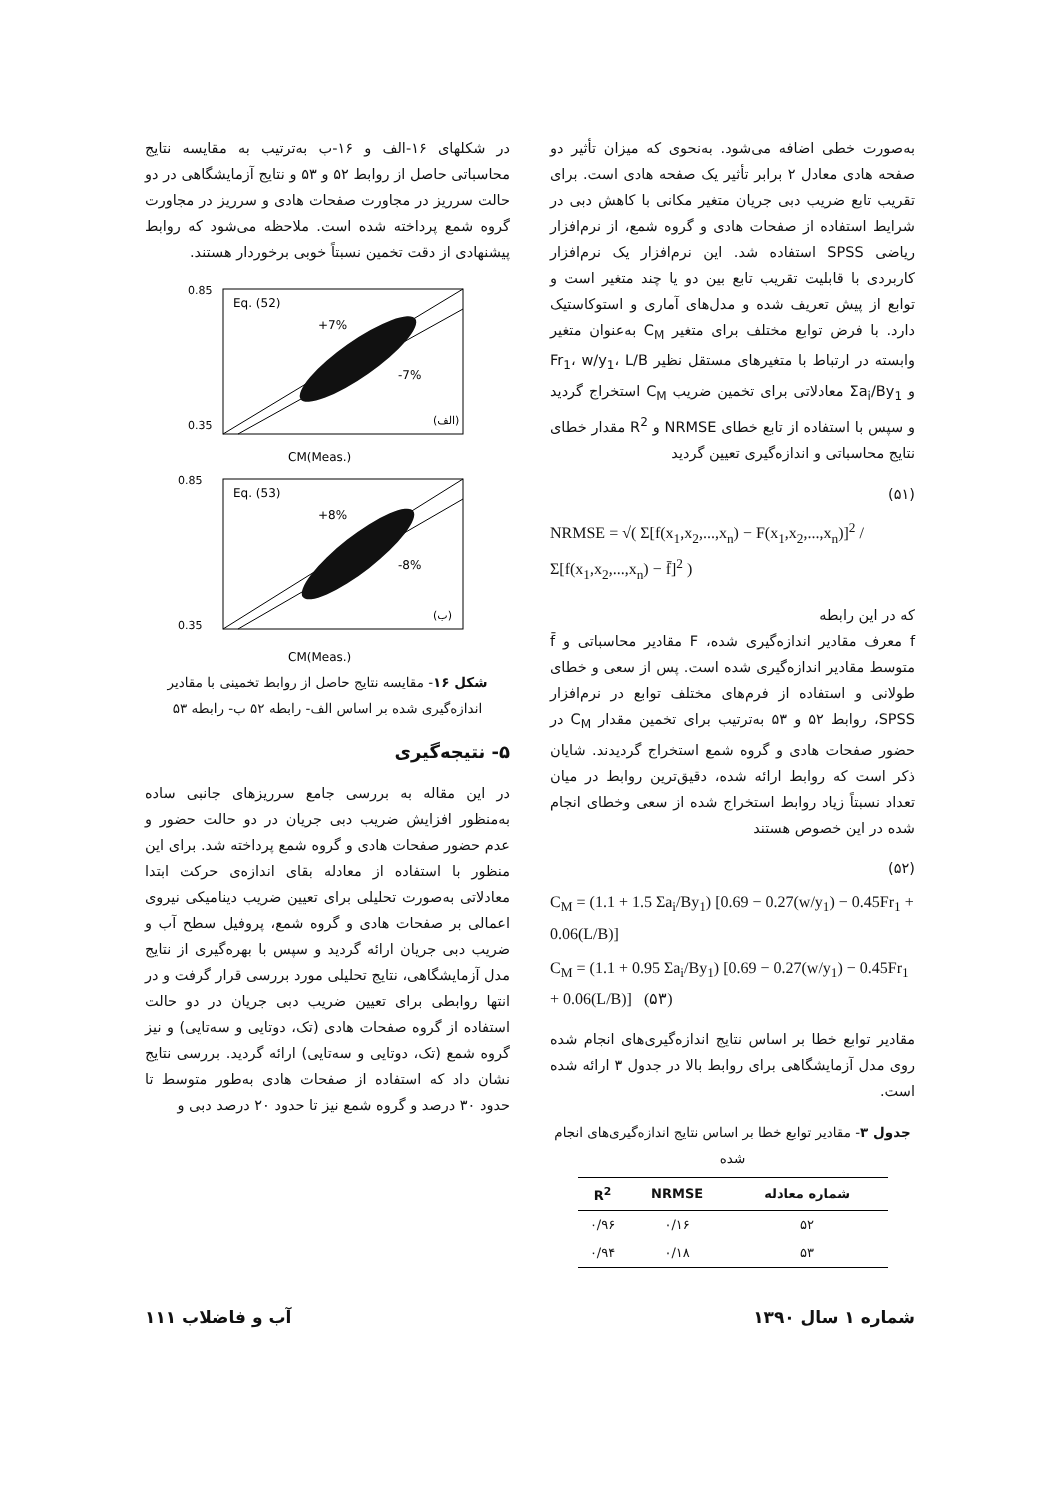به‌صورت خطی اضافه می‌شود. به‌نحوی که میزان تأثیر دو صفحه هادی معادل ۲ برابر تأثیر یک صفحه هادی است. برای تقریب تابع ضریب دبی جریان متغیر مکانی با کاهش دبی در شرایط استفاده از صفحات هادی و گروه شمع، از نرم‌افزار ریاضی SPSS استفاده شد. این نرم‌افزار یک نرم‌افزار کاربردی با قابلیت تقریب تابع بین دو یا چند متغیر است و توابع از پیش تعریف شده و مدل‌های آماری و استوکاستیک دارد. با فرض توابع مختلف برای متغیر C<sub>M</sub> به‌عنوان متغیر وابسته در ارتباط با متغیرهای مستقل نظیر Fr<sub>1</sub>، w/y<sub>1</sub>، L/B و Σa<sub>i</sub>/By<sub>1</sub> معادلاتی برای تخمین ضریب C<sub>M</sub> استخراج گردید و سپس با استفاده از تابع خطای NRMSE و R<sup>2</sup> مقدار خطای نتایج محاسباتی و اندازه‌گیری تعیین گردید
(۵۱)
NRMSE = √( Σ[f(x<sub>1</sub>,x<sub>2</sub>,...,x<sub>n</sub>) − F(x<sub>1</sub>,x<sub>2</sub>,...,x<sub>n</sub>)]<sup>2</sup> / Σ[f(x<sub>1</sub>,x<sub>2</sub>,...,x<sub>n</sub>) − f̄]<sup>2</sup> )
که در این رابطه
f معرف مقادیر اندازه‌گیری شده، F مقادیر محاسباتی و f̄ متوسط مقادیر اندازه‌گیری شده است. پس از سعی و خطای طولانی و استفاده از فرم‌های مختلف توابع در نرم‌افزار SPSS، روابط ۵۲ و ۵۳ به‌ترتیب برای تخمین مقدار C<sub>M</sub> در حضور صفحات هادی و گروه شمع استخراج گردیدند. شایان ذکر است که روابط ارائه شده، دقیق‌ترین روابط در میان تعداد نسبتاً زیاد روابط استخراج شده از سعی وخطای انجام شده در این خصوص هستند
(۵۲)
C<sub>M</sub> = (1.1 + 1.5 Σa<sub>i</sub>/By<sub>1</sub>) [0.69 − 0.27(w/y<sub>1</sub>) − 0.45Fr<sub>1</sub> + 0.06(L/B)]
C<sub>M</sub> = (1.1 + 0.95 Σa<sub>i</sub>/By<sub>1</sub>) [0.69 − 0.27(w/y<sub>1</sub>) − 0.45Fr<sub>1</sub> + 0.06(L/B)] (۵۳)
مقادیر توابع خطا بر اساس نتایج اندازه‌گیری‌های انجام شده روی مدل آزمایشگاهی برای روابط بالا در جدول ۳ ارائه شده است.
جدول ۳- مقادیر توابع خطا بر اساس نتایج اندازه‌گیری‌های انجام شده
| شماره معادله | NRMSE | R<sup>2</sup> |
| --- | --- | --- |
| ۵۲ | ۰/۱۶ | ۰/۹۶ |
| ۵۳ | ۰/۱۸ | ۰/۹۴ |
در شکلهای ۱۶-الف و ۱۶-ب به‌ترتیب به مقایسه نتایج محاسباتی حاصل از روابط ۵۲ و ۵۳ و نتایج آزمایشگاهی در دو حالت سرریز در مجاورت صفحات هادی و سرریز در مجاورت گروه شمع پرداخته شده است. ملاحظه می‌شود که روابط پیشنهادی از دقت تخمین نسبتاً خوبی برخوردار هستند.
Eq. (52)
+7%
-7%
(الف)
0.85
0.35
CM(Meas.)
Eq. (53)
+8%
-8%
(ب)
0.85
0.35
CM(Meas.)
شکل ۱۶- مقایسه نتایج حاصل از روابط تخمینی با مقادیر اندازه‌گیری شده بر اساس الف- رابطه ۵۲ ب- رابطه ۵۳
۵- نتیجه‌گیری
در این مقاله به بررسی جامع سرریزهای جانبی ساده به‌منظور افزایش ضریب دبی جریان در دو حالت حضور و عدم حضور صفحات هادی و گروه شمع پرداخته شد. برای این منظور با استفاده از معادله بقای اندازه‌ی حرکت ابتدا معادلاتی به‌صورت تحلیلی برای تعیین ضریب دینامیکی نیروی اعمالی بر صفحات هادی و گروه شمع، پروفیل سطح آب و ضریب دبی جریان ارائه گردید و سپس با بهره‌گیری از نتایج مدل آزمایشگاهی، نتایج تحلیلی مورد بررسی قرار گرفت و در انتها روابطی برای تعیین ضریب دبی جریان در دو حالت استفاده از گروه صفحات هادی (تک، دوتایی و سه‌تایی) و نیز گروه شمع (تک، دوتایی و سه‌تایی) ارائه گردید. بررسی نتایج نشان داد که استفاده از صفحات هادی به‌طور متوسط تا حدود ۳۰ درصد و گروه شمع نیز تا حدود ۲۰ درصد دبی و
شماره ۱ سال ۱۳۹۰ آب و فاضلاب ۱۱۱